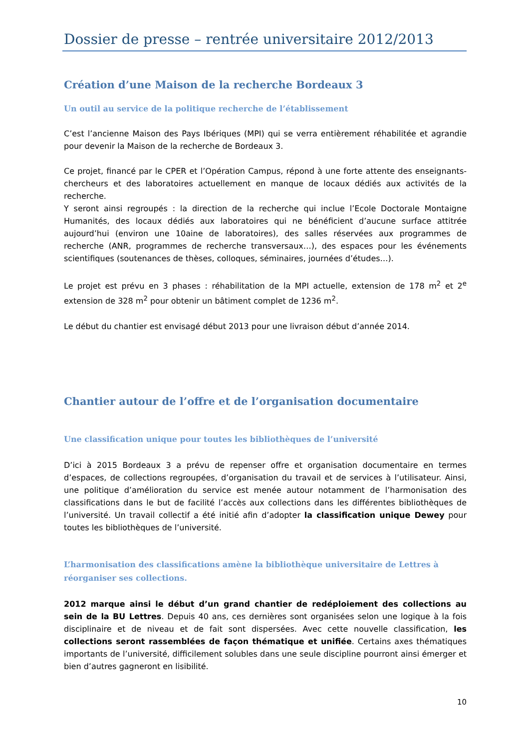Dossier de presse – rentrée universitaire 2012/2013
Création d’une Maison de la recherche Bordeaux 3
Un outil au service de la politique recherche de l’établissement
C’est l’ancienne Maison des Pays Ibériques (MPI) qui se verra entièrement réhabilitée et agrandie pour devenir la Maison de la recherche de Bordeaux 3.
Ce projet, financé par le CPER et l’Opération Campus, répond à une forte attente des enseignants-chercheurs et des laboratoires actuellement en manque de locaux dédiés aux activités de la recherche.
Y seront ainsi regroupés : la direction de la recherche qui inclue l’Ecole Doctorale Montaigne Humanités, des locaux dédiés aux laboratoires qui ne bénéficient d’aucune surface attitrée aujourd’hui (environ une 10aine de laboratoires), des salles réservées aux programmes de recherche (ANR, programmes de recherche transversaux…), des espaces pour les événements scientifiques (soutenances de thèses, colloques, séminaires, journées d’études…).
Le projet est prévu en 3 phases : réhabilitation de la MPI actuelle, extension de 178 m<sup>2</sup> et 2<sup>e</sup> extension de 328 m<sup>2</sup> pour obtenir un bâtiment complet de 1236 m<sup>2</sup>.
Le début du chantier est envisagé début 2013 pour une livraison début d’année 2014.
Chantier autour de l’offre et de l’organisation documentaire
Une classification unique pour toutes les bibliothèques de l’université
D’ici à 2015 Bordeaux 3 a prévu de repenser offre et organisation documentaire en termes d’espaces, de collections regroupées, d’organisation du travail et de services à l’utilisateur. Ainsi, une politique d’amélioration du service est menée autour notamment de l’harmonisation des classifications dans le but de facilité l’accès aux collections dans les différentes bibliothèques de l’université. Un travail collectif a été initié afin d’adopter la classification unique Dewey pour toutes les bibliothèques de l’université.
L’harmonisation des classifications amène la bibliothèque universitaire de Lettres à réorganiser ses collections.
2012 marque ainsi le début d’un grand chantier de redéploiement des collections au sein de la BU Lettres. Depuis 40 ans, ces dernières sont organisées selon une logique à la fois disciplinaire et de niveau et de fait sont dispersées. Avec cette nouvelle classification, les collections seront rassemblées de façon thématique et unifiée. Certains axes thématiques importants de l’université, difficilement solubles dans une seule discipline pourront ainsi émerger et bien d’autres gagneront en lisibilité.
10